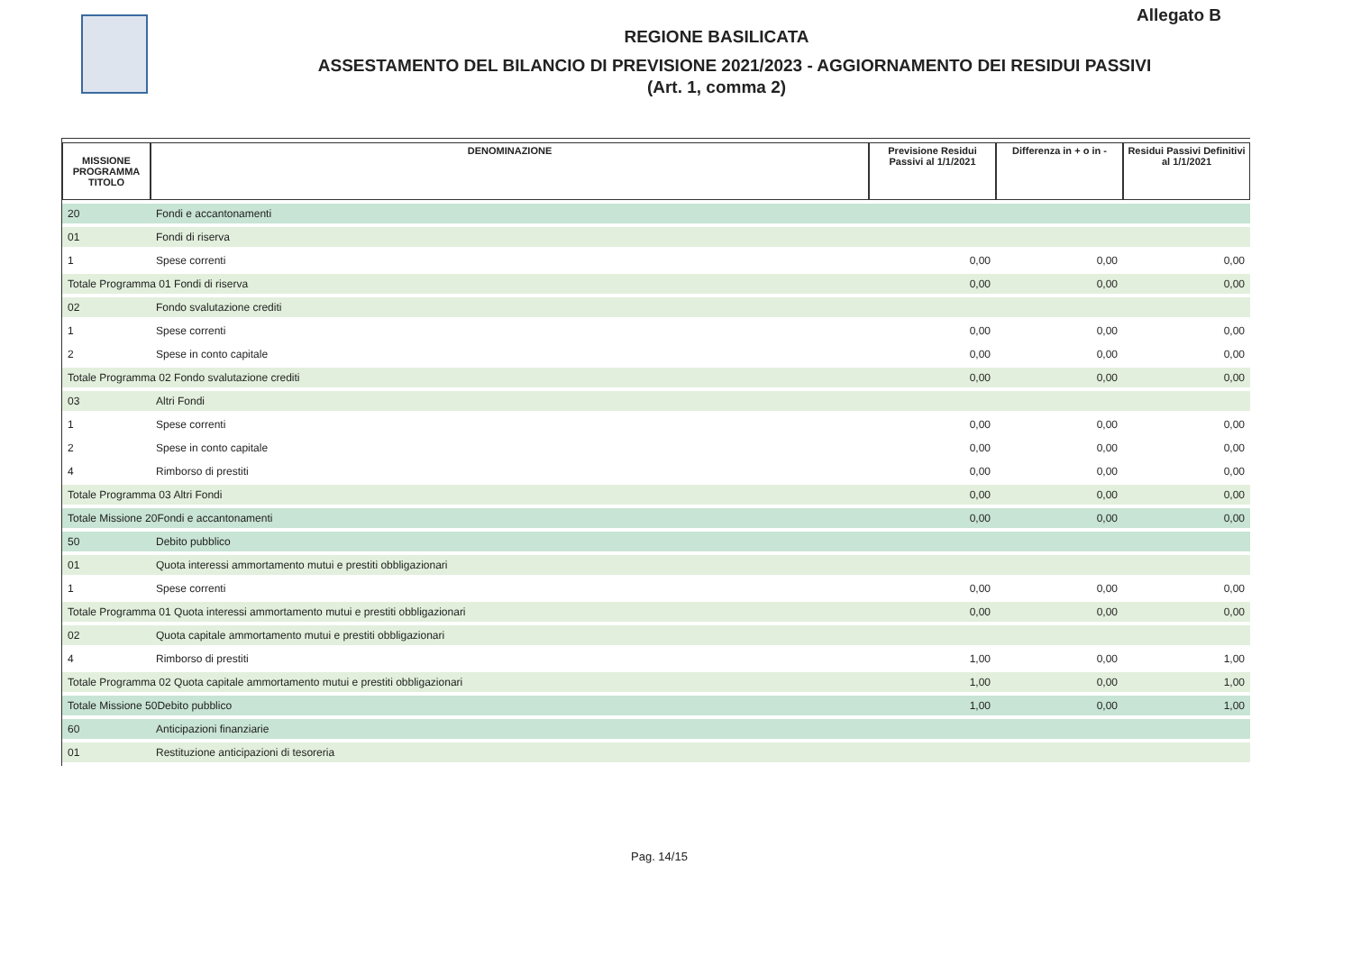Allegato B
REGIONE BASILICATA
ASSESTAMENTO DEL BILANCIO DI PREVISIONE 2021/2023 - AGGIORNAMENTO DEI RESIDUI PASSIVI
(Art. 1, comma 2)
| MISSIONE PROGRAMMA TITOLO | DENOMINAZIONE | Previsione Residui Passivi al 1/1/2021 | Differenza in + o in - | Residui Passivi Definitivi al 1/1/2021 |
| --- | --- | --- | --- | --- |
| 20 | Fondi e accantonamenti | | | |
| 01 | Fondi di riserva | | | |
| 1 | Spese correnti | 0,00 | 0,00 | 0,00 |
| Totale Programma 01 Fondi di riserva | | 0,00 | 0,00 | 0,00 |
| 02 | Fondo svalutazione crediti | | | |
| 1 | Spese correnti | 0,00 | 0,00 | 0,00 |
| 2 | Spese in conto capitale | 0,00 | 0,00 | 0,00 |
| Totale Programma 02 Fondo svalutazione crediti | | 0,00 | 0,00 | 0,00 |
| 03 | Altri Fondi | | | |
| 1 | Spese correnti | 0,00 | 0,00 | 0,00 |
| 2 | Spese in conto capitale | 0,00 | 0,00 | 0,00 |
| 4 | Rimborso di prestiti | 0,00 | 0,00 | 0,00 |
| Totale Programma 03 Altri Fondi | | 0,00 | 0,00 | 0,00 |
| Totale Missione 20Fondi e accantonamenti | | 0,00 | 0,00 | 0,00 |
| 50 | Debito pubblico | | | |
| 01 | Quota interessi ammortamento mutui e prestiti obbligazionari | | | |
| 1 | Spese correnti | 0,00 | 0,00 | 0,00 |
| Totale Programma 01 Quota interessi ammortamento mutui e prestiti obbligazionari | | 0,00 | 0,00 | 0,00 |
| 02 | Quota capitale ammortamento mutui e prestiti obbligazionari | | | |
| 4 | Rimborso di prestiti | 1,00 | 0,00 | 1,00 |
| Totale Programma 02 Quota capitale ammortamento mutui e prestiti obbligazionari | | 1,00 | 0,00 | 1,00 |
| Totale Missione 50Debito pubblico | | 1,00 | 0,00 | 1,00 |
| 60 | Anticipazioni finanziarie | | | |
| 01 | Restituzione anticipazioni di tesoreria | | | |
Pag. 14/15